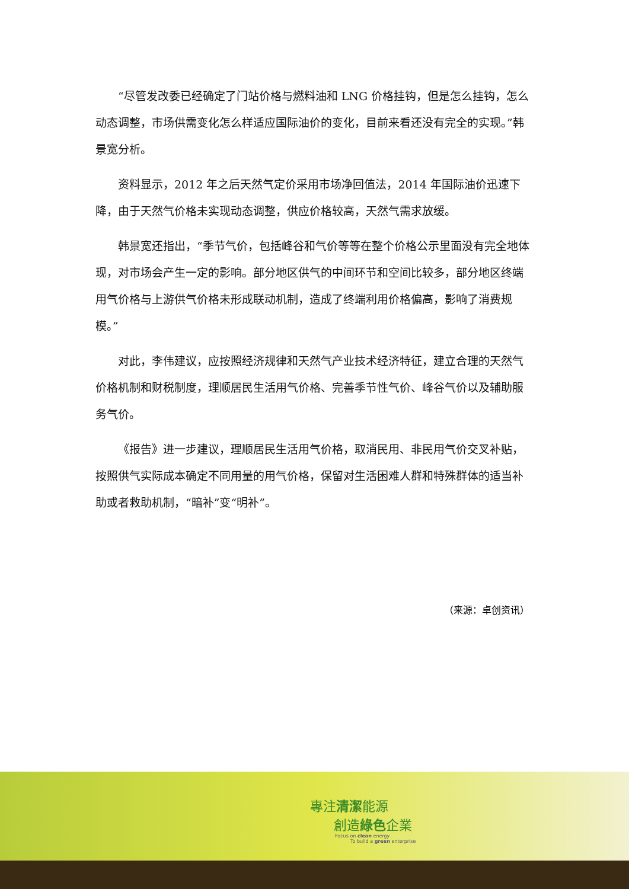“尽管发改委已经确定了门站价格与燃料油和 LNG 价格挂钩，但是怎么挂钩，怎么动态调整，市场供需变化怎么样适应国际油价的变化，目前来看还没有完全的实现。”韩景宽分析。
资料显示，2012 年之后天然气定价采用市场净回值法，2014 年国际油价迅速下降，由于天然气价格未实现动态调整，供应价格较高，天然气需求放缓。
韩景宽还指出，“季节气价，包括峰谷和气价等等在整个价格公示里面没有完全地体现，对市场会产生一定的影响。部分地区供气的中间环节和空间比较多，部分地区终端用气价格与上游供气价格未形成联动机制，造成了终端利用价格偏高，影响了消费规模。”
对此，李伟建议，应按照经济规律和天然气产业技术经济特征，建立合理的天然气价格机制和财税制度，理顺居民生活用气价格、完善季节性气价、峰谷气价以及辅助服务气价。
《报告》进一步建议，理顺居民生活用气价格，取消民用、非民用气价交叉补贴，按照供气实际成本确定不同用量的用气价格，保留对生活困难人群和特殊群体的适当补助或者救助机制，“暗补”变“明补”。
（来源：卓创资讯）
專注清潔能源
創造綠色企業
Focus on clean energy
To build a green enterprise